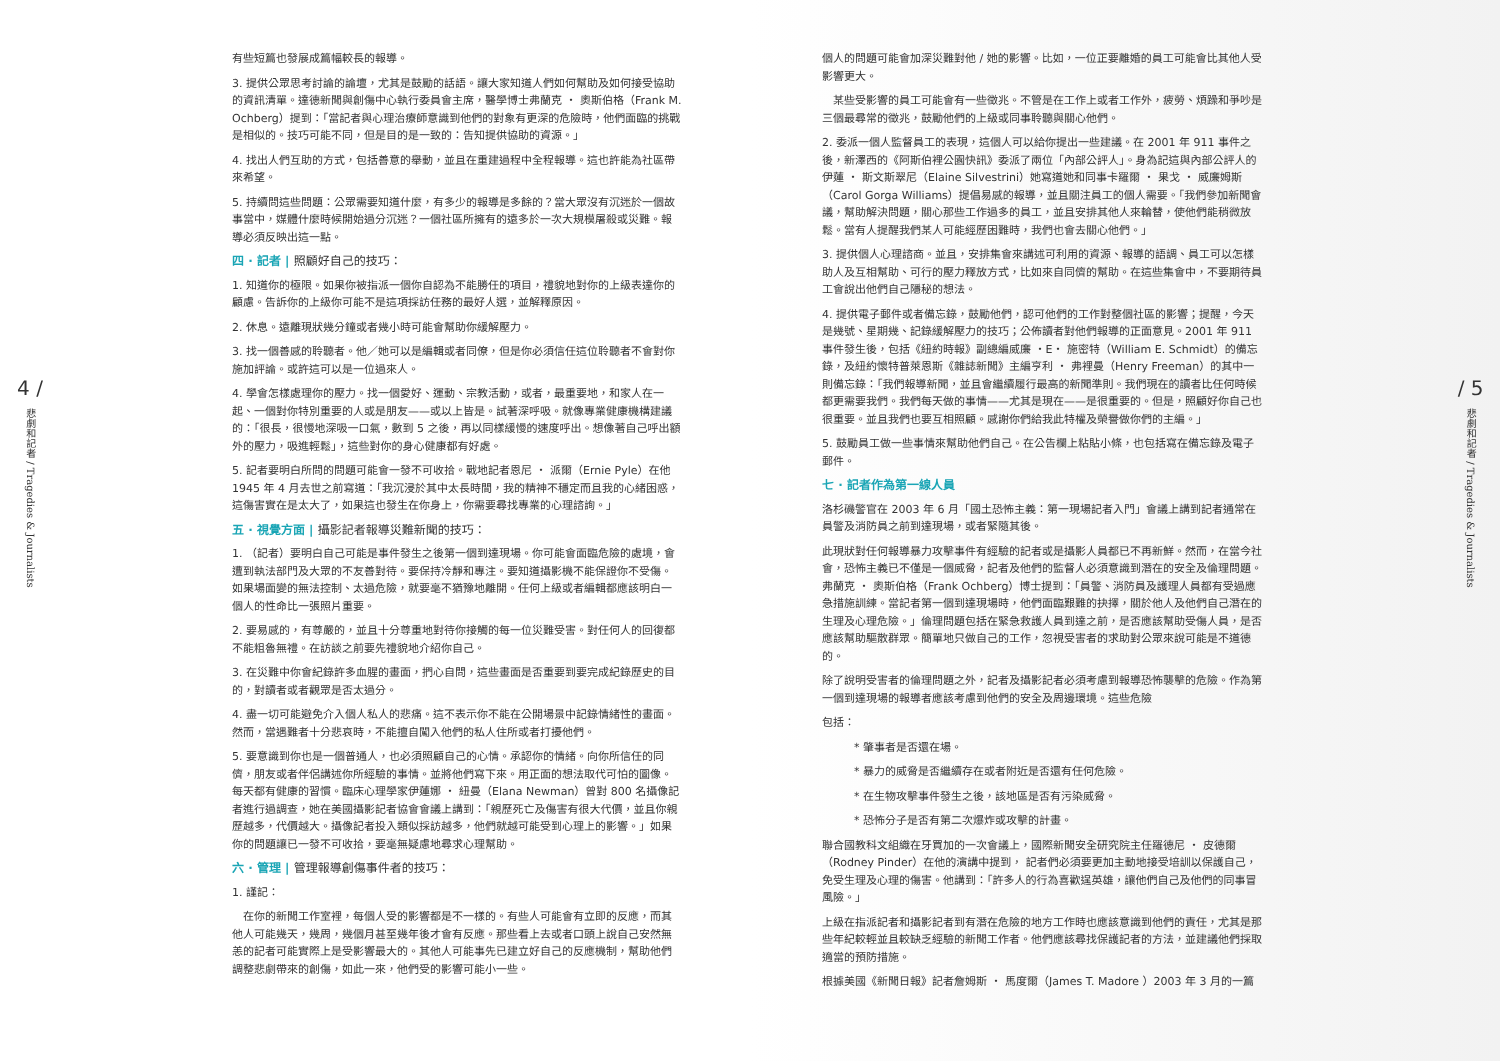4 /
悲劇和記者 / Tragedies & Journalists
有些短篇也發展成篇幅較長的報導。
3. 提供公眾思考討論的論壇，尤其是鼓勵的話語。讓大家知道人們如何幫助及如何接受協助的資訊清單。達德新聞與創傷中心執行委員會主席，醫學博士弗蘭克 ・ 奧斯伯格（Frank M. Ochberg）提到：「當記者與心理治療師意識到他們的對象有更深的危險時，他們面臨的挑戰是相似的。技巧可能不同，但是目的是一致的：告知提供協助的資源。」
4. 找出人們互助的方式，包括善意的舉動，並且在重建過程中全程報導。這也許能為社區帶來希望。
5. 持續問這些問題：公眾需要知道什麼，有多少的報導是多餘的？當大眾沒有沉迷於一個故事當中，媒體什麼時候開始過分沉迷？一個社區所擁有的遠多於一次大規模屠殺或災難。報導必須反映出這一點。
四 · 記者 | 照顧好自己的技巧：
1. 知道你的極限。如果你被指派一個你自認為不能勝任的項目，禮貌地對你的上級表達你的顧慮。告訴你的上級你可能不是這項採訪任務的最好人選，並解釋原因。
2. 休息。遠離現狀幾分鐘或者幾小時可能會幫助你緩解壓力。
3. 找一個善感的聆聽者。他／她可以是編輯或者同僚，但是你必須信任這位聆聽者不會對你施加評論。或許這可以是一位過來人。
4. 學會怎樣處理你的壓力。找一個愛好、運動、宗教活動，或者，最重要地，和家人在一起、一個對你特別重要的人或是朋友——或以上皆是。試著深呼吸。就像專業健康機構建議的：「很長，很慢地深吸一口氣，數到 5 之後，再以同樣緩慢的速度呼出。想像著自己呼出額外的壓力，吸進輕鬆」，這些對你的身心健康都有好處。
5. 記者要明白所問的問題可能會一發不可收拾。戰地記者恩尼 ・ 派爾（Ernie Pyle）在他 1945 年 4 月去世之前寫道：「我沉浸於其中太長時間，我的精神不穩定而且我的心緒困惑，這傷害實在是太大了，如果這也發生在你身上，你需要尋找專業的心理諮詢。」
五 · 視覺方面 | 攝影記者報導災難新聞的技巧：
1. （記者）要明白自己可能是事件發生之後第一個到達現場。你可能會面臨危險的處境，會遭到執法部門及大眾的不友善對待。要保持冷靜和專注。要知道攝影機不能保證你不受傷。如果場面變的無法控制、太過危險，就要毫不猶豫地離開。任何上級或者編輯都應該明白一個人的性命比一張照片重要。
2. 要易感的，有尊嚴的，並且十分尊重地對待你接觸的每一位災難受害。對任何人的回復都不能粗魯無禮。在訪談之前要先禮貌地介紹你自己。
3. 在災難中你會紀錄許多血腥的畫面，捫心自問，這些畫面是否重要到要完成紀錄歷史的目的，對讀者或者觀眾是否太過分。
4. 盡一切可能避免介入個人私人的悲痛。這不表示你不能在公開場景中記錄情緒性的畫面。然而，當遇難者十分悲哀時，不能擅自闖入他們的私人住所或者打擾他們。
5. 要意識到你也是一個普通人，也必須照顧自己的心情。承認你的情緒。向你所信任的同儕，朋友或者伴侶講述你所經驗的事情。並將他們寫下來。用正面的想法取代可怕的圖像。每天都有健康的習慣。臨床心理學家伊蓮娜 ・ 紐曼（Elana Newman）曾對 800 名攝像記者進行過調查，她在美國攝影記者協會會議上講到：「親歷死亡及傷害有很大代價，並且你親歷越多，代價越大。攝像記者投入類似採訪越多，他們就越可能受到心理上的影響。」如果你的問題讓已一發不可收拾，要毫無疑慮地尋求心理幫助。
六 · 管理 | 管理報導創傷事件者的技巧：
1. 謹記：
　在你的新聞工作室裡，每個人受的影響都是不一樣的。有些人可能會有立即的反應，而其他人可能幾天，幾周，幾個月甚至幾年後才會有反應。那些看上去或者口頭上說自己安然無恙的記者可能實際上是受影響最大的。其他人可能事先已建立好自己的反應機制，幫助他們調整悲劇帶來的創傷，如此一來，他們受的影響可能小一些。
個人的問題可能會加深災難對他 / 她的影響。比如，一位正要離婚的員工可能會比其他人受影響更大。
　某些受影響的員工可能會有一些徵兆。不管是在工作上或者工作外，疲勞、煩躁和爭吵是三個最尋常的徵兆，鼓勵他們的上級或同事聆聽與關心他們。
2. 委派一個人監督員工的表現，這個人可以給你提出一些建議。在 2001 年 911 事件之後，新澤西的《阿斯伯裡公園快訊》委派了兩位「內部公評人」。身為記這與內部公評人的伊蓮 ・ 斯文斯翠尼（Elaine Silvestrini）她寫道她和同事卡羅爾 ・ 果戈 ・ 威廉姆斯（Carol Gorga Williams）提倡易感的報導，並且關注員工的個人需要。「我們參加新聞會議，幫助解決問題，關心那些工作過多的員工，並且安排其他人來輪替，使他們能稍微放鬆。當有人提醒我們某人可能經歷困難時，我們也會去關心他們。」
3. 提供個人心理諮商。並且，安排集會來講述可利用的資源、報導的語調、員工可以怎樣助人及互相幫助、可行的壓力釋放方式，比如來自同儕的幫助。在這些集會中，不要期待員工會說出他們自己隱秘的想法。
4. 提供電子郵件或者備忘錄，鼓勵他們，認可他們的工作對整個社區的影響；提醒，今天是幾號、星期幾、記錄緩解壓力的技巧；公佈讀者對他們報導的正面意見。2001 年 911 事件發生後，包括《紐約時報》副總編威廉 ・E・ 施密特（William E. Schmidt）的備忘錄，及紐約懷特普萊恩斯《雜誌新聞》主編亨利 ・ 弗裡曼（Henry Freeman）的其中一則備忘錄：「我們報導新聞，並且會繼續履行最高的新聞準則。我們現在的讀者比任何時候都更需要我們。我們每天做的事情——尤其是現在——是很重要的。但是，照顧好你自己也很重要。並且我們也要互相照顧。感謝你們給我此特權及榮譽做你們的主編。」
5. 鼓勵員工做一些事情來幫助他們自己。在公告欄上粘貼小條，也包括寫在備忘錄及電子郵件。
七 · 記者作為第一線人員
洛杉磯警官在 2003 年 6 月「國土恐怖主義：第一現場記者入門」會議上講到記者通常在員警及消防員之前到達現場，或者緊隨其後。
此現狀對任何報導暴力攻擊事件有經驗的記者或是攝影人員都已不再新鮮。然而，在當今社會，恐怖主義已不僅是一個威脅，記者及他們的監督人必須意識到潛在的安全及倫理問題。弗蘭克 ・ 奧斯伯格（Frank Ochberg）博士提到：「員警、消防員及護理人員都有受過應急措施訓練。當記者第一個到達現場時，他們面臨艱難的抉擇，關於他人及他們自己潛在的生理及心理危險。」倫理問題包括在緊急救護人員到達之前，是否應該幫助受傷人員，是否應該幫助驅散群眾。簡單地只做自己的工作，忽視受害者的求助對公眾來說可能是不道德的。
除了說明受害者的倫理問題之外，記者及攝影記者必須考慮到報導恐怖襲擊的危險。作為第一個到達現場的報導者應該考慮到他們的安全及周邊環境。這些危險
包括：
* 肇事者是否還在場。
* 暴力的威脅是否繼續存在或者附近是否還有任何危險。
* 在生物攻擊事件發生之後，該地區是否有污染威脅。
* 恐怖分子是否有第二次爆炸或攻擊的計畫。
聯合國教科文組織在牙買加的一次會議上，國際新聞安全研究院主任羅德尼 ・ 皮德爾（Rodney Pinder）在他的演講中提到， 記者們必須要更加主動地接受培訓以保護自己，免受生理及心理的傷害。他講到：「許多人的行為喜歡逞英雄，讓他們自己及他們的同事冒風險。」
上級在指派記者和攝影記者到有潛在危險的地方工作時也應該意識到他們的責任，尤其是那些年紀較輕並且較缺乏經驗的新聞工作者。他們應該尋找保護記者的方法，並建議他們採取適當的預防措施。
根據美國《新聞日報》記者詹姆斯 ・ 馬度爾（James T. Madore ）2003 年 3 月的一篇
/ 5
悲劇和記者 / Tragedies & Journalists